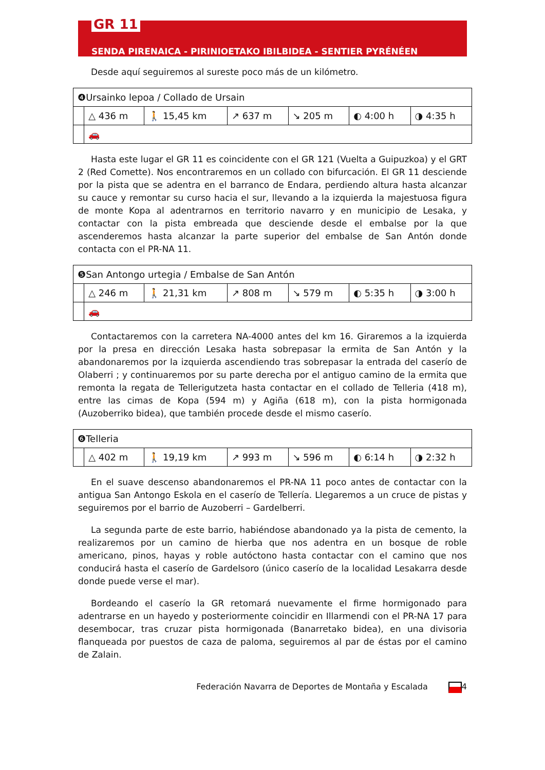GR 11
SENDA PIRENAICA - PIRINIOETAKO IBILBIDEA - SENTIER PYRÉNÉEN
Desde aquí seguiremos al sureste poco más de un kilómetro.
| ❹Ursainko lepoa / Collado de Ursain | | | | | | |
| | △ 436 m | 🚶 15,45 km | ↗ 637 m | ↘ 205 m | ◐ 4:00 h | ◑ 4:35 h |
| | 🚗 | | | | | |
Hasta este lugar el GR 11 es coincidente con el GR 121 (Vuelta a Guipuzkoa) y el GRT 2 (Red Comette). Nos encontraremos en un collado con bifurcación. El GR 11 desciende por la pista que se adentra en el barranco de Endara, perdiendo altura hasta alcanzar su cauce y remontar su curso hacia el sur, llevando a la izquierda la majestuosa figura de monte Kopa al adentrarnos en territorio navarro y en municipio de Lesaka, y contactar con la pista embreada que desciende desde el embalse por la que ascenderemos hasta alcanzar la parte superior del embalse de San Antón donde contacta con el PR-NA 11.
| ❺San Antongo urtegia / Embalse de San Antón | | | | | | |
| | △ 246 m | 🚶 21,31 km | ↗ 808 m | ↘ 579 m | ◐ 5:35 h | ◑ 3:00 h |
| | 🚗 | | | | | |
Contactaremos con la carretera NA-4000 antes del km 16. Giraremos a la izquierda por la presa en dirección Lesaka hasta sobrepasar la ermita de San Antón y la abandonaremos por la izquierda ascendiendo tras sobrepasar la entrada del caserío de Olaberri ; y continuaremos por su parte derecha por el antiguo camino de la ermita que remonta la regata de Tellerigutzeta hasta contactar en el collado de Telleria (418 m), entre las cimas de Kopa (594 m) y Agiña (618 m), con la pista hormigonada (Auzoberriko bidea), que también procede desde el mismo caserío.
| ❻Telleria | | | | | | |
| | △ 402 m | 🚶 19,19 km | ↗ 993 m | ↘ 596 m | ◐ 6:14 h | ◑ 2:32 h |
En el suave descenso abandonaremos el PR-NA 11 poco antes de contactar con la antigua San Antongo Eskola en el caserío de Tellería. Llegaremos a un cruce de pistas y seguiremos por el barrio de Auzoberri – Gardelberri.
La segunda parte de este barrio, habiéndose abandonado ya la pista de cemento, la realizaremos por un camino de hierba que nos adentra en un bosque de roble americano, pinos, hayas y roble autóctono hasta contactar con el camino que nos conducirá hasta el caserío de Gardelsoro (único caserío de la localidad Lesakarra desde donde puede verse el mar).
Bordeando el caserío la GR retomará nuevamente el firme hormigonado para adentrarse en un hayedo y posteriormente coincidir en Illarmendi con el PR-NA 17 para desembocar, tras cruzar pista hormigonada (Banarretako bidea), en una divisoria flanqueada por puestos de caza de paloma, seguiremos al par de éstas por el camino de Zalain.
Federación Navarra de Deportes de Montaña y Escalada 4